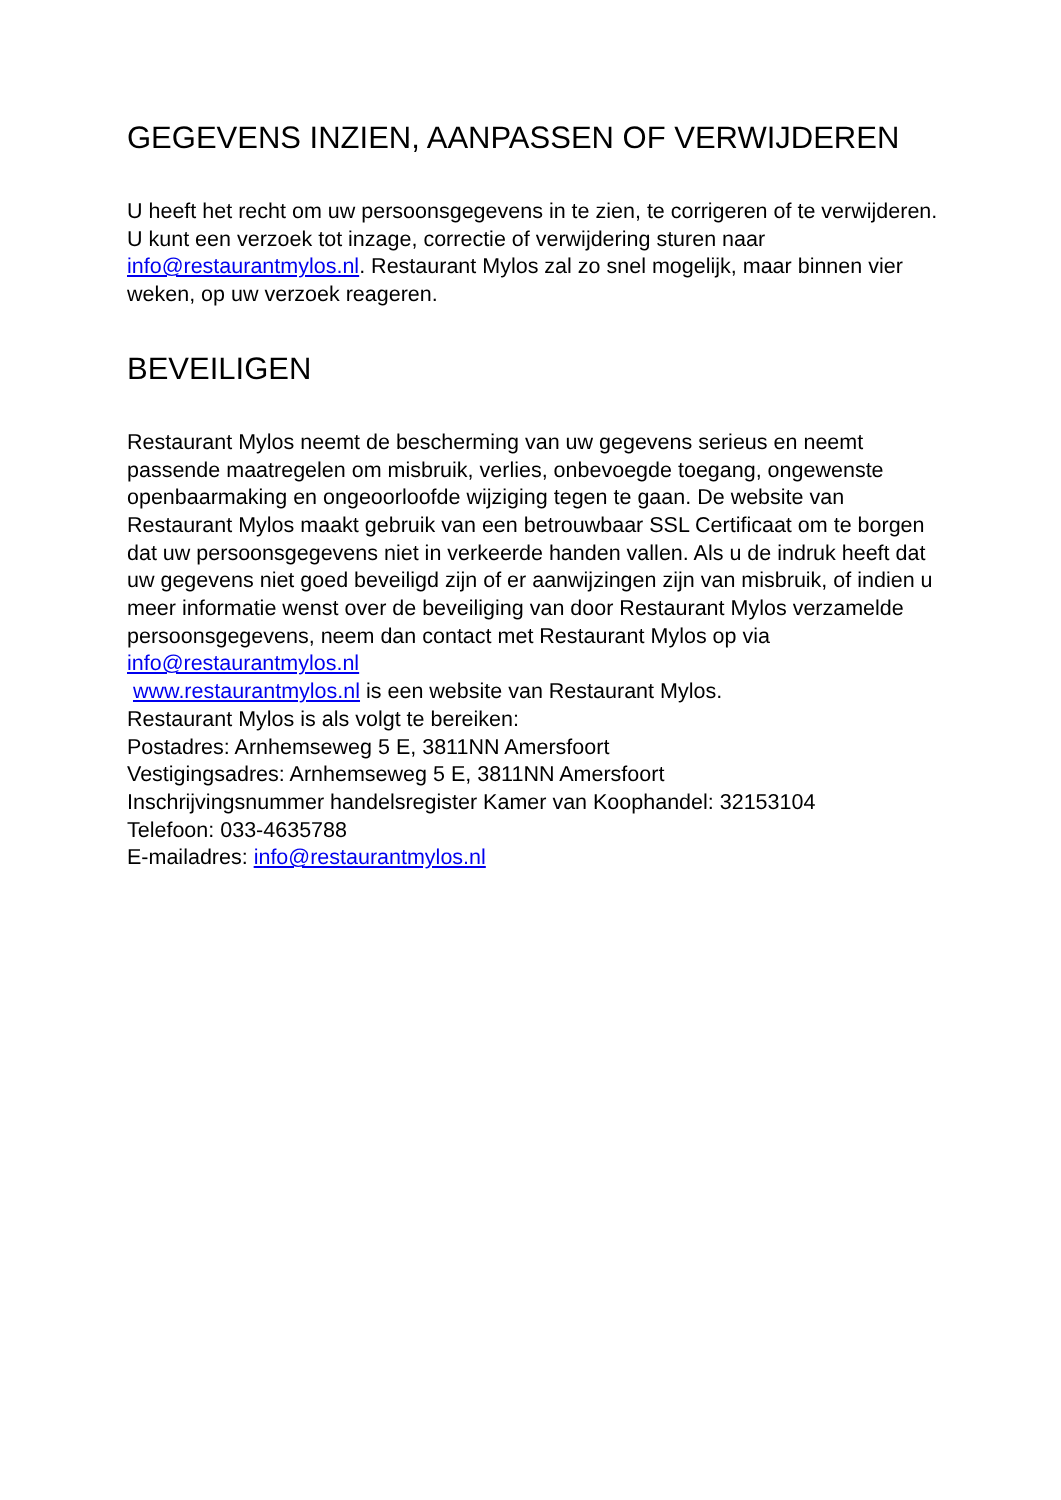GEGEVENS INZIEN, AANPASSEN OF VERWIJDEREN
U heeft het recht om uw persoonsgegevens in te zien, te corrigeren of te verwijderen. U kunt een verzoek tot inzage, correctie of verwijdering sturen naar info@restaurantmylos.nl. Restaurant Mylos zal zo snel mogelijk, maar binnen vier weken, op uw verzoek reageren.
BEVEILIGEN
Restaurant Mylos neemt de bescherming van uw gegevens serieus en neemt passende maatregelen om misbruik, verlies, onbevoegde toegang, ongewenste openbaarmaking en ongeoorloofde wijziging tegen te gaan. De website van Restaurant Mylos maakt gebruik van een betrouwbaar SSL Certificaat om te borgen dat uw persoonsgegevens niet in verkeerde handen vallen. Als u de indruk heeft dat uw gegevens niet goed beveiligd zijn of er aanwijzingen zijn van misbruik, of indien u meer informatie wenst over de beveiliging van door Restaurant Mylos verzamelde persoonsgegevens, neem dan contact met Restaurant Mylos op via
info@restaurantmylos.nl
www.restaurantmylos.nl is een website van Restaurant Mylos.
Restaurant Mylos is als volgt te bereiken:
Postadres: Arnhemseweg 5 E, 3811NN Amersfoort
Vestigingsadres: Arnhemseweg 5 E, 3811NN Amersfoort
Inschrijvingsnummer handelsregister Kamer van Koophandel: 32153104
Telefoon: 033-4635788
E-mailadres: info@restaurantmylos.nl